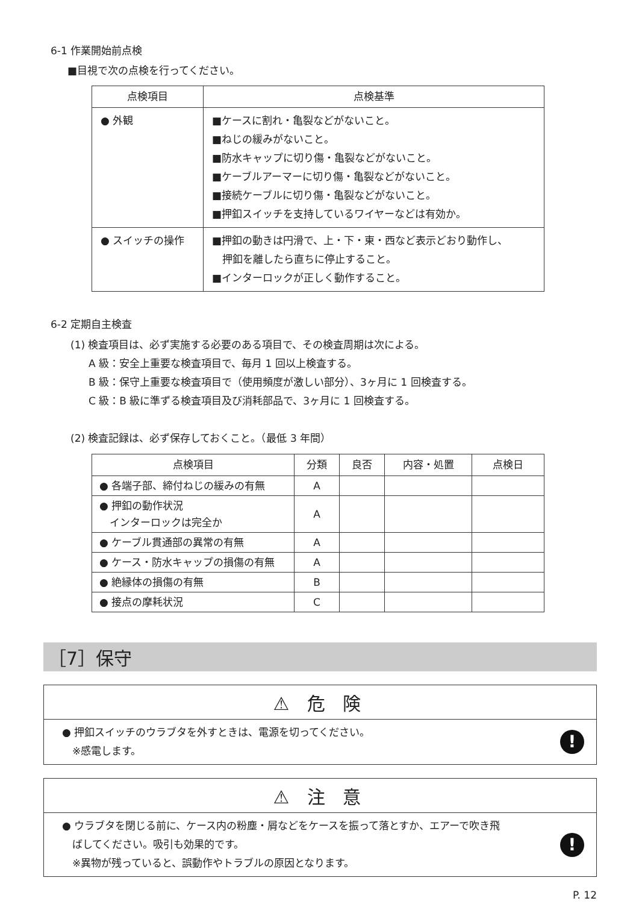6-1 作業開始前点検
■目視で次の点検を行ってください。
| 点検項目 | 点検基準 |
| --- | --- |
| ● 外観 | ■ケースに割れ・亀裂などがないこと。 ■ねじの緩みがないこと。 ■防水キャップに切り傷・亀裂などがないこと。 ■ケーブルアーマーに切り傷・亀裂などがないこと。 ■接続ケーブルに切り傷・亀裂などがないこと。 ■押釦スイッチを支持しているワイヤーなどは有効か。 |
| ● スイッチの操作 | ■押釦の動きは円滑で、上・下・東・西など表示どおり動作し、 押釦を離したら直ちに停止すること。 ■インターロックが正しく動作すること。 |
6-2 定期自主検査
(1) 検査項目は、必ず実施する必要のある項目で、その検査周期は次による。
A 級：安全上重要な検査項目で、毎月 1 回以上検査する。
B 級：保守上重要な検査項目で（使用頻度が激しい部分）、3ヶ月に 1 回検査する。
C 級：B 級に準ずる検査項目及び消耗部品で、3ヶ月に 1 回検査する。
(2) 検査記録は、必ず保存しておくこと。（最低 3 年間）
| 点検項目 | 分類 | 良否 | 内容・処置 | 点検日 |
| --- | --- | --- | --- | --- |
| ● 各端子部、締付ねじの緩みの有無 | A | | | |
| ● 押釦の動作状況 インターロックは完全か | A | | | |
| ● ケーブル貫通部の異常の有無 | A | | | |
| ● ケース・防水キャップの損傷の有無 | A | | | |
| ● 絶縁体の損傷の有無 | B | | | |
| ● 接点の摩耗状況 | C | | | |
［7］保守
⚠ 危 険
● 押釦スイッチのウラブタを外すときは、電源を切ってください。
　※感電します。
!
⚠ 注 意
● ウラブタを閉じる前に、ケース内の粉塵・屑などをケースを振って落とすか、エアーで吹き飛
　ばしてください。吸引も効果的です。
　※異物が残っていると、誤動作やトラブルの原因となります。
!
P. 12